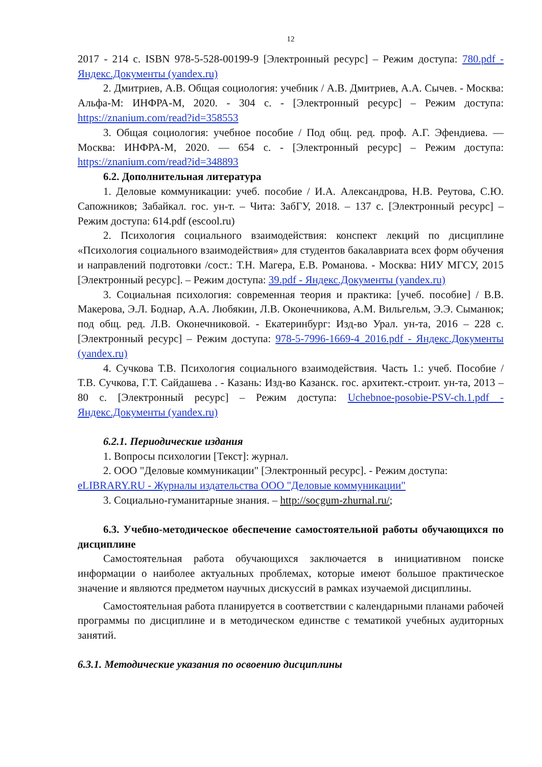12
2017 - 214 с. ISBN 978-5-528-00199-9 [Электронный ресурс] – Режим доступа: 780.pdf - Яндекс.Документы (yandex.ru)
2. Дмитриев, А.В. Общая социология: учебник / А.В. Дмитриев, А.А. Сычев. - Москва: Альфа-М: ИНФРА-М, 2020. - 304 с. - [Электронный ресурс] – Режим доступа: https://znanium.com/read?id=358553
3. Общая социология: учебное пособие / Под общ. ред. проф. А.Г. Эфендиева. — Москва: ИНФРА-М, 2020. — 654 с. - [Электронный ресурс] – Режим доступа: https://znanium.com/read?id=348893
6.2. Дополнительная литература
1. Деловые коммуникации: учеб. пособие / И.А. Александрова, Н.В. Реутова, С.Ю. Сапожников; Забайкал. гос. ун-т. – Чита: ЗабГУ, 2018. – 137 с. [Электронный ресурс] – Режим доступа: 614.pdf (escool.ru)
2. Психология социального взаимодействия: конспект лекций по дисциплине «Психология социального взаимодействия» для студентов бакалавриата всех форм обучения и направлений подготовки /сост.: Т.Н. Магера, Е.В. Романова. - Москва: НИУ МГСУ, 2015 [Электронный ресурс]. – Режим доступа: 39.pdf - Яндекс.Документы (yandex.ru)
3. Социальная психология: современная теория и практика: [учеб. пособие] / В.В. Макерова, Э.Л. Боднар, А.А. Любякин, Л.В. Оконечникова, А.М. Вильгельм, Э.Э. Сыманюк; под общ. ред. Л.В. Оконечниковой. - Екатеринбург: Изд-во Урал. ун-та, 2016 – 228 с. [Электронный ресурс] – Режим доступа: 978-5-7996-1669-4_2016.pdf - Яндекс.Документы (yandex.ru)
4. Сучкова Т.В. Психология социального взаимодействия. Часть 1.: учеб. Пособие / Т.В. Сучкова, Г.Т. Сайдашева . - Казань: Изд-во Казанск. гос. архитект.-строит. ун-та, 2013 –80 с. [Электронный ресурс] – Режим доступа: Uchebnoe-posobie-PSV-ch.1.pdf - Яндекс.Документы (yandex.ru)
6.2.1. Периодические издания
1. Вопросы психологии [Текст]: журнал.
2. ООО "Деловые коммуникации" [Электронный ресурс]. - Режим доступа: eLIBRARY.RU - Журналы издательства ООО "Деловые коммуникации"
3. Социально-гуманитарные знания. – http://socgum-zhurnal.ru/;
6.3. Учебно-методическое обеспечение самостоятельной работы обучающихся по дисциплине
Самостоятельная работа обучающихся заключается в инициативном поиске информации о наиболее актуальных проблемах, которые имеют большое практическое значение и являются предметом научных дискуссий в рамках изучаемой дисциплины.
Самостоятельная работа планируется в соответствии с календарными планами рабочей программы по дисциплине и в методическом единстве с тематикой учебных аудиторных занятий.
6.3.1. Методические указания по освоению дисциплины